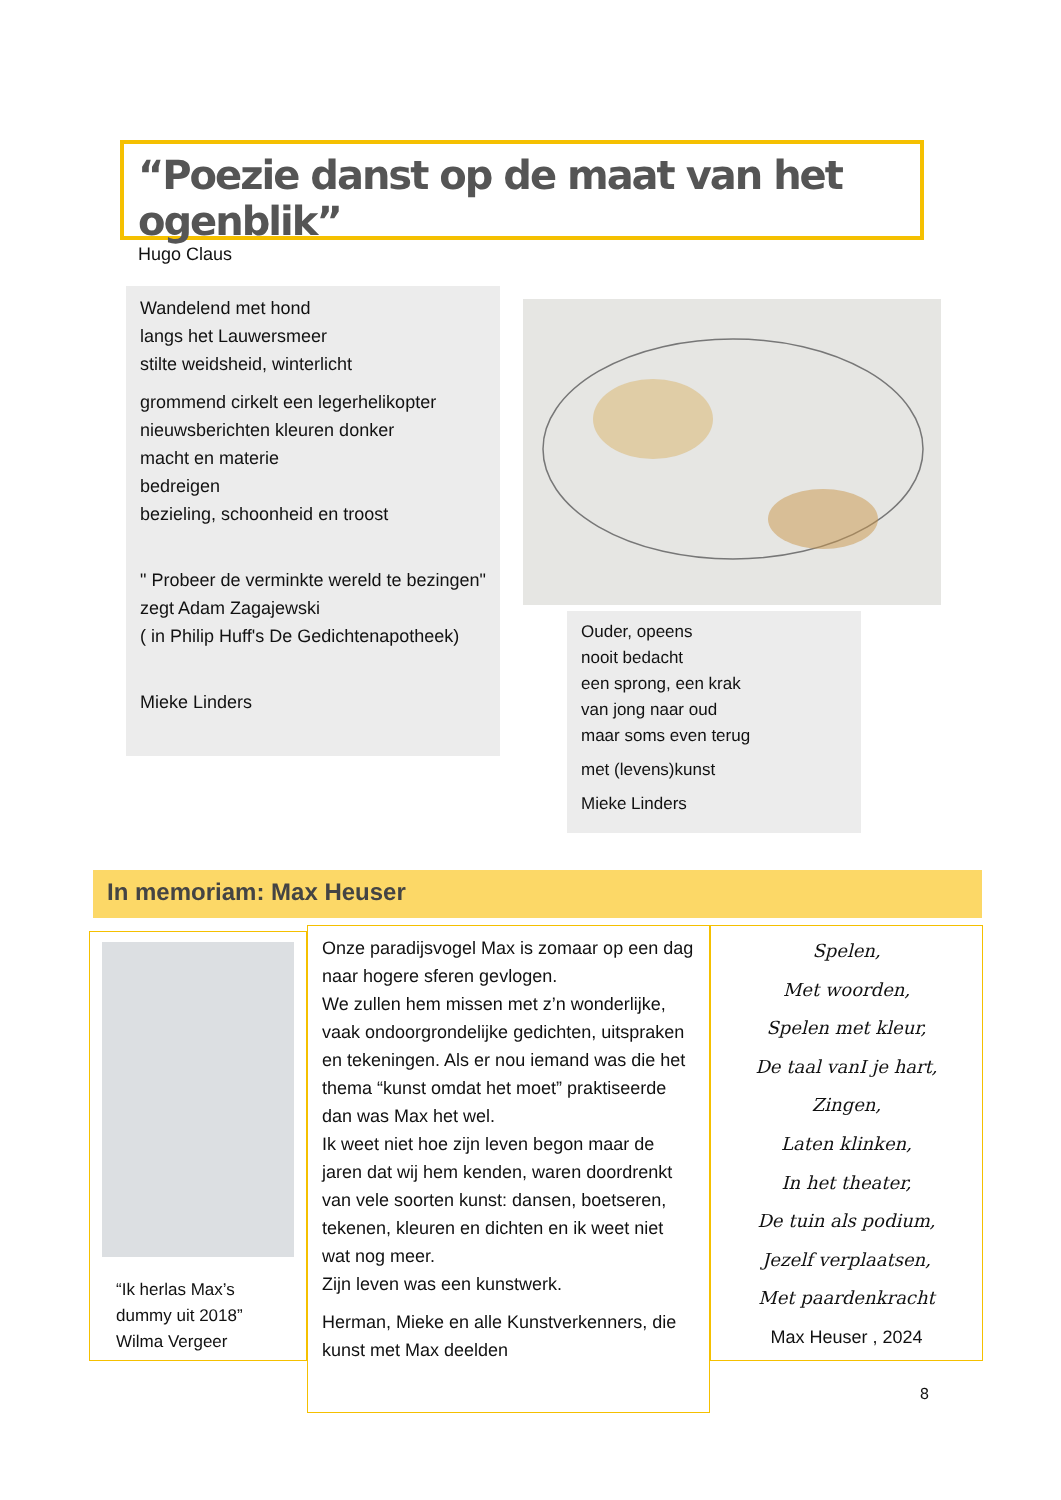“Poezie danst op de maat van het ogenblik”
Hugo Claus
Wandelend met hond
langs het Lauwersmeer
stilte weidsheid, winterlicht
grommend cirkelt een legerhelikopter
nieuwsberichten kleuren donker
macht en materie
bedreigen
bezieling, schoonheid en troost
" Probeer de verminkte wereld te bezingen"
zegt Adam Zagajewski
( in Philip Huff's De Gedichtenapotheek)
Mieke Linders
Ouder, opeens
nooit bedacht
een sprong, een krak
van jong naar oud
maar soms even terug
met (levens)kunst
Mieke Linders
In memoriam: Max Heuser
“Ik herlas Max’s
dummy uit 2018”
Wilma Vergeer
Onze paradijsvogel Max is zomaar op een dag naar hogere sferen gevlogen.
We zullen hem missen met z’n wonderlijke, vaak ondoorgrondelijke gedichten, uitspraken en tekeningen. Als er nou iemand was die het thema “kunst omdat het moet” praktiseerde dan was Max het wel.
Ik weet niet hoe zijn leven begon maar de jaren dat wij hem kenden, waren doordrenkt van vele soorten kunst: dansen, boetseren, tekenen, kleuren en dichten en ik weet niet wat nog meer.
Zijn leven was een kunstwerk.
Herman, Mieke en alle Kunstverkenners, die kunst met Max deelden
Spelen,
Met woorden,
Spelen met kleur,
De taal vanI je hart,
Zingen,
Laten klinken,
In het theater,
De tuin als podium,
Jezelf verplaatsen,
Met paardenkracht
Max Heuser , 2024
8